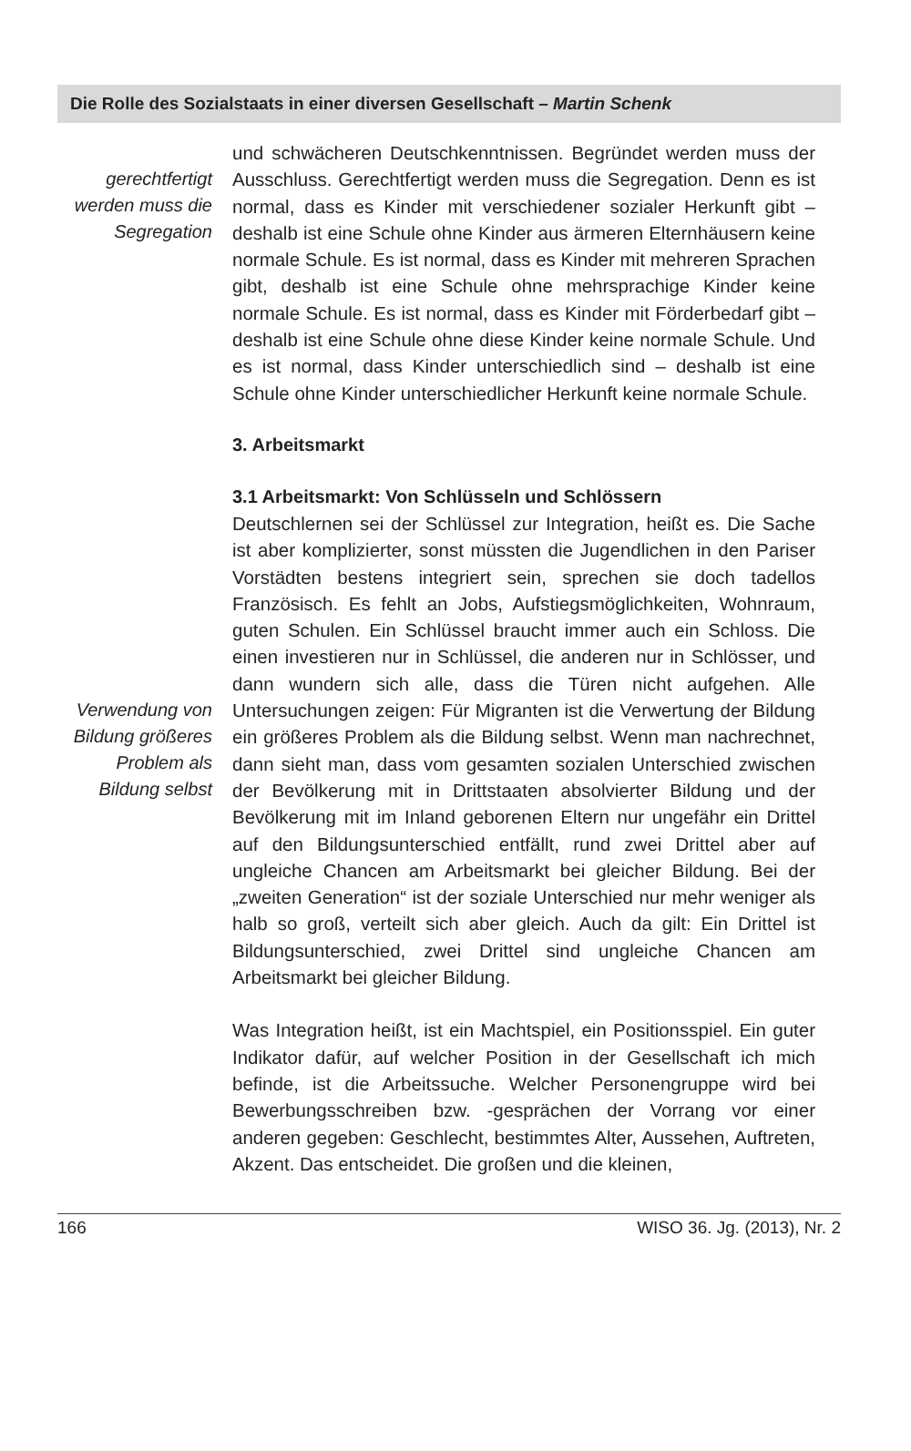Die Rolle des Sozialstaats in einer diversen Gesellschaft – Martin Schenk
gerechtfertigt werden muss die Segregation
und schwächeren Deutschkenntnissen. Begründet werden muss der Ausschluss. Gerechtfertigt werden muss die Segregation. Denn es ist normal, dass es Kinder mit verschiedener sozialer Herkunft gibt – deshalb ist eine Schule ohne Kinder aus ärmeren Elternhäusern keine normale Schule. Es ist normal, dass es Kinder mit mehreren Sprachen gibt, deshalb ist eine Schule ohne mehrsprachige Kinder keine normale Schule. Es ist normal, dass es Kinder mit Förderbedarf gibt – deshalb ist eine Schule ohne diese Kinder keine normale Schule. Und es ist normal, dass Kinder unterschiedlich sind – deshalb ist eine Schule ohne Kinder unterschiedlicher Herkunft keine normale Schule.
3. Arbeitsmarkt
3.1 Arbeitsmarkt: Von Schlüsseln und Schlössern
Verwendung von Bildung größeres Problem als Bildung selbst
Deutschlernen sei der Schlüssel zur Integration, heißt es. Die Sache ist aber komplizierter, sonst müssten die Jugendlichen in den Pariser Vorstädten bestens integriert sein, sprechen sie doch tadellos Französisch. Es fehlt an Jobs, Aufstiegsmöglichkeiten, Wohnraum, guten Schulen. Ein Schlüssel braucht immer auch ein Schloss. Die einen investieren nur in Schlüssel, die anderen nur in Schlösser, und dann wundern sich alle, dass die Türen nicht aufgehen. Alle Untersuchungen zeigen: Für Migranten ist die Verwertung der Bildung ein größeres Problem als die Bildung selbst. Wenn man nachrechnet, dann sieht man, dass vom gesamten sozialen Unterschied zwischen der Bevölkerung mit in Drittstaaten absolvierter Bildung und der Bevölkerung mit im Inland geborenen Eltern nur ungefähr ein Drittel auf den Bildungsunterschied entfällt, rund zwei Drittel aber auf ungleiche Chancen am Arbeitsmarkt bei gleicher Bildung. Bei der „zweiten Generation“ ist der soziale Unterschied nur mehr weniger als halb so groß, verteilt sich aber gleich. Auch da gilt: Ein Drittel ist Bildungsunterschied, zwei Drittel sind ungleiche Chancen am Arbeitsmarkt bei gleicher Bildung.
Was Integration heißt, ist ein Machtspiel, ein Positionsspiel. Ein guter Indikator dafür, auf welcher Position in der Gesellschaft ich mich befinde, ist die Arbeitssuche. Welcher Personengruppe wird bei Bewerbungsschreiben bzw. -gesprächen der Vorrang vor einer anderen gegeben: Geschlecht, bestimmtes Alter, Aussehen, Auftreten, Akzent. Das entscheidet. Die großen und die kleinen,
166 WISO 36. Jg. (2013), Nr. 2